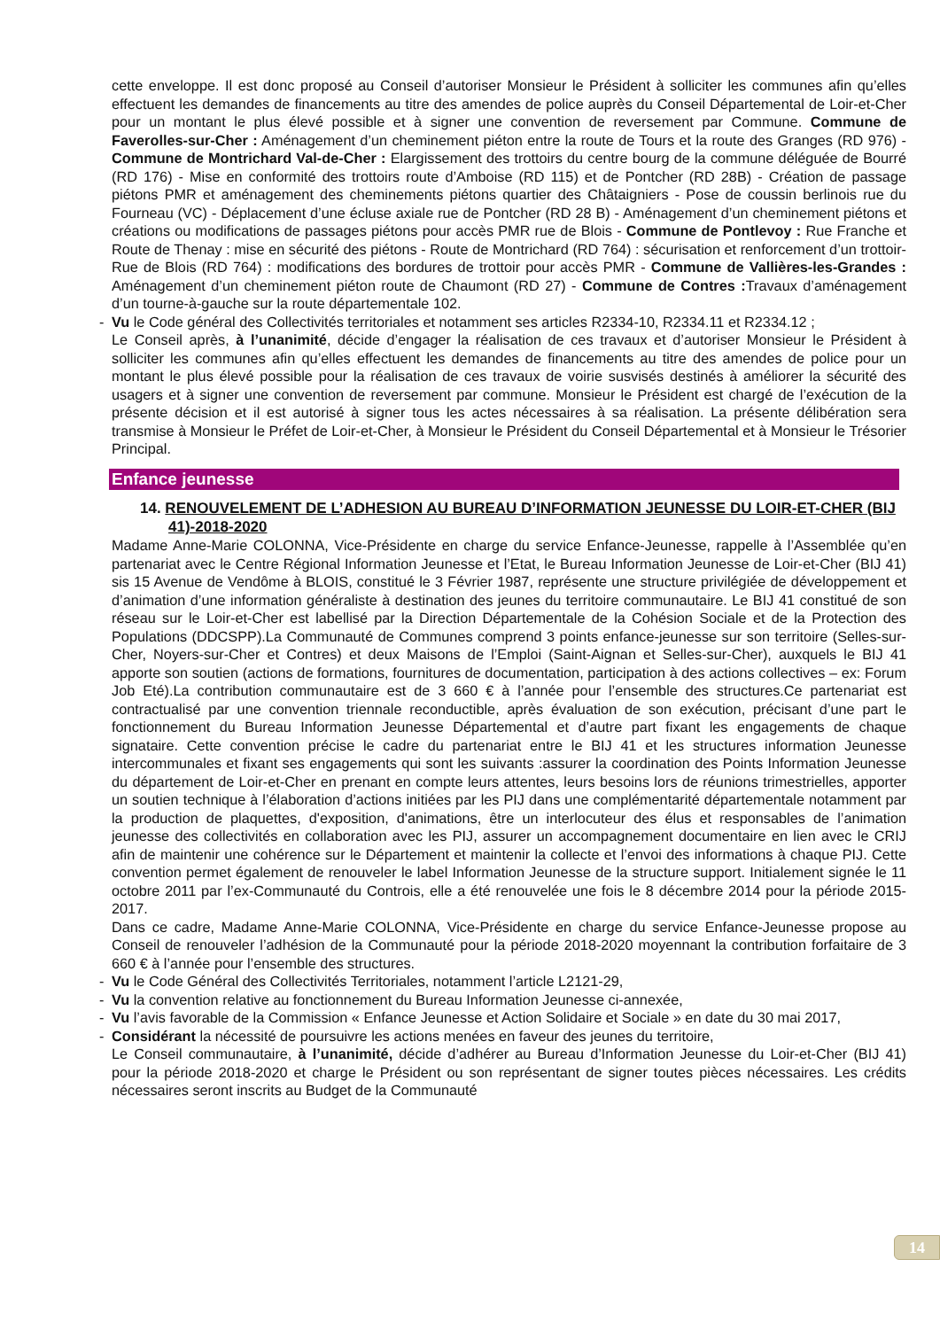cette enveloppe. Il est donc proposé au Conseil d’autoriser Monsieur le Président à solliciter les communes afin qu’elles effectuent les demandes de financements au titre des amendes de police auprès du Conseil Départemental de Loir-et-Cher pour un montant le plus élevé possible et à signer une convention de reversement par Commune. Commune de Faverolles-sur-Cher : Aménagement d’un cheminement piéton entre la route de Tours et la route des Granges (RD 976) - Commune de Montrichard Val-de-Cher : Elargissement des trottoirs du centre bourg de la commune déléguée de Bourré (RD 176) - Mise en conformité des trottoirs route d’Amboise (RD 115) et de Pontcher (RD 28B) - Création de passage piétons PMR et aménagement des cheminements piétons quartier des Châtaigniers - Pose de coussin berlinois rue du Fourneau (VC) - Déplacement d’une écluse axiale rue de Pontcher (RD 28 B) - Aménagement d’un cheminement piétons et créations ou modifications de passages piétons pour accès PMR rue de Blois - Commune de Pontlevoy : Rue Franche et Route de Thenay : mise en sécurité des piétons - Route de Montrichard (RD 764) : sécurisation et renforcement d’un trottoir- Rue de Blois (RD 764) : modifications des bordures de trottoir pour accès PMR - Commune de Vallières-les-Grandes : Aménagement d’un cheminement piéton route de Chaumont (RD 27) - Commune de Contres : Travaux d’aménagement d’un tourne-à-gauche sur la route départementale 102.
- Vu le Code général des Collectivités territoriales et notamment ses articles R2334-10, R2334.11 et R2334.12 ;
Le Conseil après, à l’unanimité, décide d’engager la réalisation de ces travaux et d’autoriser Monsieur le Président à solliciter les communes afin qu’elles effectuent les demandes de financements au titre des amendes de police pour un montant le plus élevé possible pour la réalisation de ces travaux de voirie susvisés destinés à améliorer la sécurité des usagers et à signer une convention de reversement par commune. Monsieur le Président est chargé de l’exécution de la présente décision et il est autorisé à signer tous les actes nécessaires à sa réalisation. La présente délibération sera transmise à Monsieur le Préfet de Loir-et-Cher, à Monsieur le Président du Conseil Départemental et à Monsieur le Trésorier Principal.
Enfance jeunesse
14. RENOUVELEMENT DE L’ADHESION AU BUREAU D’INFORMATION JEUNESSE DU LOIR-ET-CHER (BIJ 41)-2018-2020
Madame Anne-Marie COLONNA, Vice-Présidente en charge du service Enfance-Jeunesse, rappelle à l’Assemblée qu’en partenariat avec le Centre Régional Information Jeunesse et l’Etat, le Bureau Information Jeunesse de Loir-et-Cher (BIJ 41) sis 15 Avenue de Vendôme à BLOIS, constitué le 3 Février 1987, représente une structure privilégiée de développement et d’animation d’une information généraliste à destination des jeunes du territoire communautaire. Le BIJ 41 constitué de son réseau sur le Loir-et-Cher est labellisé par la Direction Départementale de la Cohésion Sociale et de la Protection des Populations (DDCSPP).La Communauté de Communes comprend 3 points enfance-jeunesse sur son territoire (Selles-sur-Cher, Noyers-sur-Cher et Contres) et deux Maisons de l’Emploi (Saint-Aignan et Selles-sur-Cher), auxquels le BIJ 41 apporte son soutien (actions de formations, fournitures de documentation, participation à des actions collectives – ex: Forum Job Eté).La contribution communautaire est de 3 660 € à l’année pour l’ensemble des structures.Ce partenariat est contractualisé par une convention triennale reconductible, après évaluation de son exécution, précisant d’une part le fonctionnement du Bureau Information Jeunesse Départemental et d’autre part fixant les engagements de chaque signataire. Cette convention précise le cadre du partenariat entre le BIJ 41 et les structures information Jeunesse intercommunales et fixant ses engagements qui sont les suivants :assurer la coordination des Points Information Jeunesse du département de Loir-et-Cher en prenant en compte leurs attentes, leurs besoins lors de réunions trimestrielles, apporter un soutien technique à l’élaboration d’actions initiées par les PIJ dans une complémentarité départementale notamment par la production de plaquettes, d'exposition, d'animations, être un interlocuteur des élus et responsables de l’animation jeunesse des collectivités en collaboration avec les PIJ, assurer un accompagnement documentaire en lien avec le CRIJ afin de maintenir une cohérence sur le Département et maintenir la collecte et l’envoi des informations à chaque PIJ. Cette convention permet également de renouveler le label Information Jeunesse de la structure support. Initialement signée le 11 octobre 2011 par l’ex-Communauté du Controis, elle a été renouvelée une fois le 8 décembre 2014 pour la période 2015-2017.
Dans ce cadre, Madame Anne-Marie COLONNA, Vice-Présidente en charge du service Enfance-Jeunesse propose au Conseil de renouveler l’adhésion de la Communauté pour la période 2018-2020 moyennant la contribution forfaitaire de 3 660 € à l’année pour l’ensemble des structures.
- Vu le Code Général des Collectivités Territoriales, notamment l’article L2121-29,
- Vu la convention relative au fonctionnement du Bureau Information Jeunesse ci-annexée,
- Vu l’avis favorable de la Commission « Enfance Jeunesse et Action Solidaire et Sociale » en date du 30 mai 2017,
- Considérant la nécessité de poursuivre les actions menées en faveur des jeunes du territoire,
Le Conseil communautaire, à l’unanimité, décide d’adhérer au Bureau d’Information Jeunesse du Loir-et-Cher (BIJ 41) pour la période 2018-2020 et charge le Président ou son représentant de signer toutes pièces nécessaires. Les crédits nécessaires seront inscrits au Budget de la Communauté
14